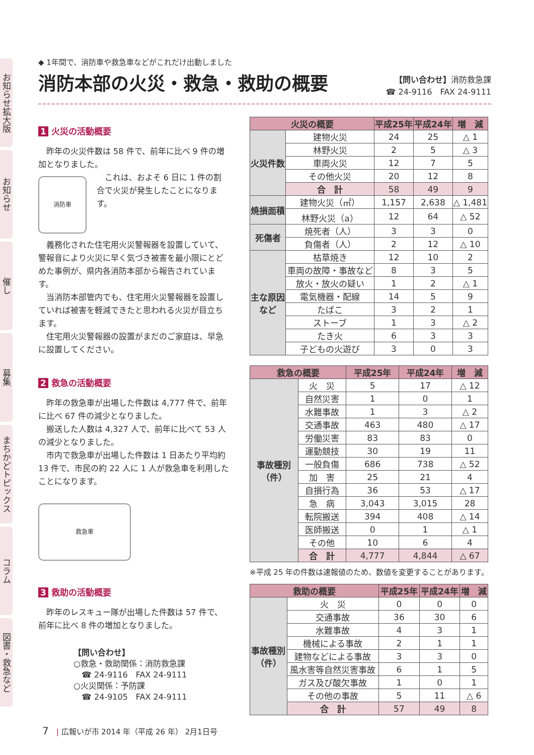お知らせ拡大版
お知らせ
催し
募集
まちかどトピックス
コラム
図書・救急など
◆ 1年間で、消防車や救急車などがこれだけ出動しました
消防本部の火災・救急・救助の概要
【問い合わせ】消防救急課
☎ 24-9116　FAX 24-9111
1 火災の活動概要
昨年の火災件数は 58 件で、前年に比べ 9 件の増加となりました。
消防車
これは、およそ 6 日に 1 件の割合で火災が発生したことになります。
義務化された住宅用火災警報器を設置していて、警報音により火災に早く気づき被害を最小限にとどめた事例が、県内各消防本部から報告されています。
当消防本部管内でも、住宅用火災警報器を設置していれば被害を軽減できたと思われる火災が目立ちます。
住宅用火災警報器の設置がまだのご家庭は、早急に設置してください。
2 救急の活動概要
昨年の救急車が出場した件数は 4,777 件で、前年に比べ 67 件の減少となりました。
搬送した人数は 4,327 人で、前年に比べて 53 人の減少となりました。
市内で救急車が出場した件数は 1 日あたり平均約 13 件で、市民の約 22 人に 1 人が救急車を利用したことになります。
救急車
3 救助の活動概要
昨年のレスキュー隊が出場した件数は 57 件で、前年に比べ 8 件の増加となりました。
【問い合わせ】
○救急・救助関係：消防救急課
　☎ 24-9116　FAX 24-9111
○火災関係：予防課
　☎ 24-9105　FAX 24-9111
| 火災の概要 | | 平成25年 | 平成24年 | 増 減 |
| --- | --- | --- | --- | --- |
| 火災件数 | 建物火災 | 24 | 25 | △ 1 |
| | 林野火災 | 2 | 5 | △ 3 |
| | 車両火災 | 12 | 7 | 5 |
| | その他火災 | 20 | 12 | 8 |
| | 合 計 | 58 | 49 | 9 |
| 焼損面積 | 建物火災（㎡） | 1,157 | 2,638 | △ 1,481 |
| | 林野火災（a） | 12 | 64 | △ 52 |
| 死傷者 | 焼死者（人） | 3 | 3 | 0 |
| | 負傷者（人） | 2 | 12 | △ 10 |
| 主な原因 など | 枯草焼き | 12 | 10 | 2 |
| | 車両の故障・事故など | 8 | 3 | 5 |
| | 放火・放火の疑い | 1 | 2 | △ 1 |
| | 電気機器・配線 | 14 | 5 | 9 |
| | たばこ | 3 | 2 | 1 |
| | ストーブ | 1 | 3 | △ 2 |
| | たき火 | 6 | 3 | 3 |
| | 子どもの火遊び | 3 | 0 | 3 |
| 救急の概要 | | 平成25年 | 平成24年 | 増 減 |
| --- | --- | --- | --- | --- |
| 事故種別 （件） | 火 災 | 5 | 17 | △ 12 |
| | 自然災害 | 1 | 0 | 1 |
| | 水難事故 | 1 | 3 | △ 2 |
| | 交通事故 | 463 | 480 | △ 17 |
| | 労働災害 | 83 | 83 | 0 |
| | 運動競技 | 30 | 19 | 11 |
| | 一般負傷 | 686 | 738 | △ 52 |
| | 加 害 | 25 | 21 | 4 |
| | 自損行為 | 36 | 53 | △ 17 |
| | 急 病 | 3,043 | 3,015 | 28 |
| | 転院搬送 | 394 | 408 | △ 14 |
| | 医師搬送 | 0 | 1 | △ 1 |
| | その他 | 10 | 6 | 4 |
| | 合 計 | 4,777 | 4,844 | △ 67 |
※平成 25 年の件数は速報値のため、数値を変更することがあります。
| 救助の概要 | | 平成25年 | 平成24年 | 増 減 |
| --- | --- | --- | --- | --- |
| 事故種別 （件） | 火 災 | 0 | 0 | 0 |
| | 交通事故 | 36 | 30 | 6 |
| | 水難事故 | 4 | 3 | 1 |
| | 機械による事故 | 2 | 1 | 1 |
| | 建物などによる事故 | 3 | 3 | 0 |
| | 風水害等自然災害事故 | 6 | 1 | 5 |
| | ガス及び酸欠事故 | 1 | 0 | 1 |
| | その他の事故 | 5 | 11 | △ 6 |
| | 合 計 | 57 | 49 | 8 |
7　| 広報いが市 2014 年（平成 26 年） 2月1日号